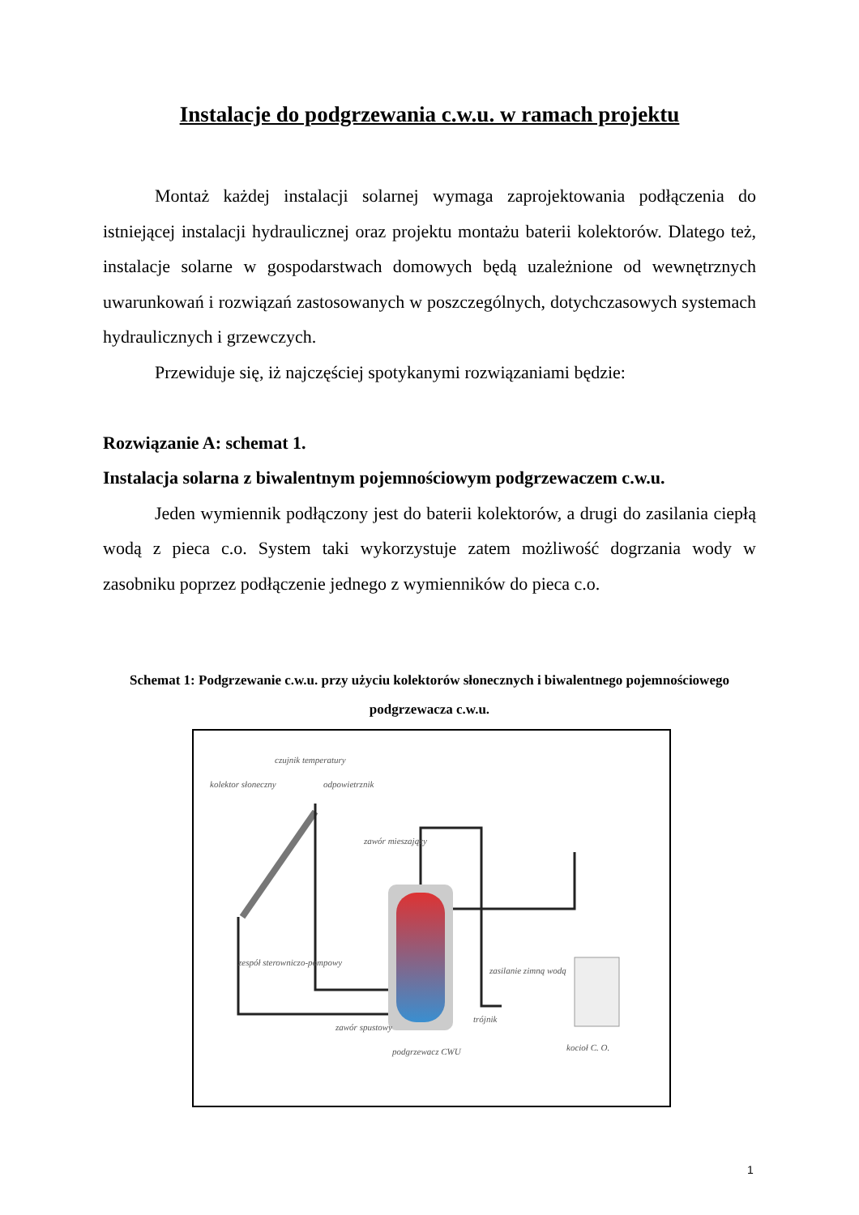Instalacje do podgrzewania c.w.u. w ramach projektu
Montaż każdej instalacji solarnej wymaga zaprojektowania podłączenia do istniejącej instalacji hydraulicznej oraz projektu montażu baterii kolektorów. Dlatego też, instalacje solarne w gospodarstwach domowych będą uzależnione od wewnętrznych uwarunkowań i rozwiązań zastosowanych w poszczególnych, dotychczasowych systemach hydraulicznych i grzewczych.
Przewiduje się, iż najczęściej spotykanymi rozwiązaniami będzie:
Rozwiązanie A: schemat 1.
Instalacja solarna z biwalentnym pojemnościowym podgrzewaczem c.w.u.
Jeden wymiennik podłączony jest do baterii kolektorów, a drugi do zasilania ciepłą wodą z pieca c.o. System taki wykorzystuje zatem możliwość dogrzania wody w zasobniku poprzez podłączenie jednego z wymienników do pieca c.o.
Schemat 1: Podgrzewanie c.w.u. przy użyciu kolektorów słonecznych i biwalentnego pojemnościowego podgrzewacza c.w.u.
kolektor słoneczny
czujnik temperatury
odpowietrznik
zawór mieszający
zespół sterowniczo-pompowy
zawór spustowy
zasilanie zimną wodą
trójnik
podgrzewacz CWU
kocioł C. O.
1